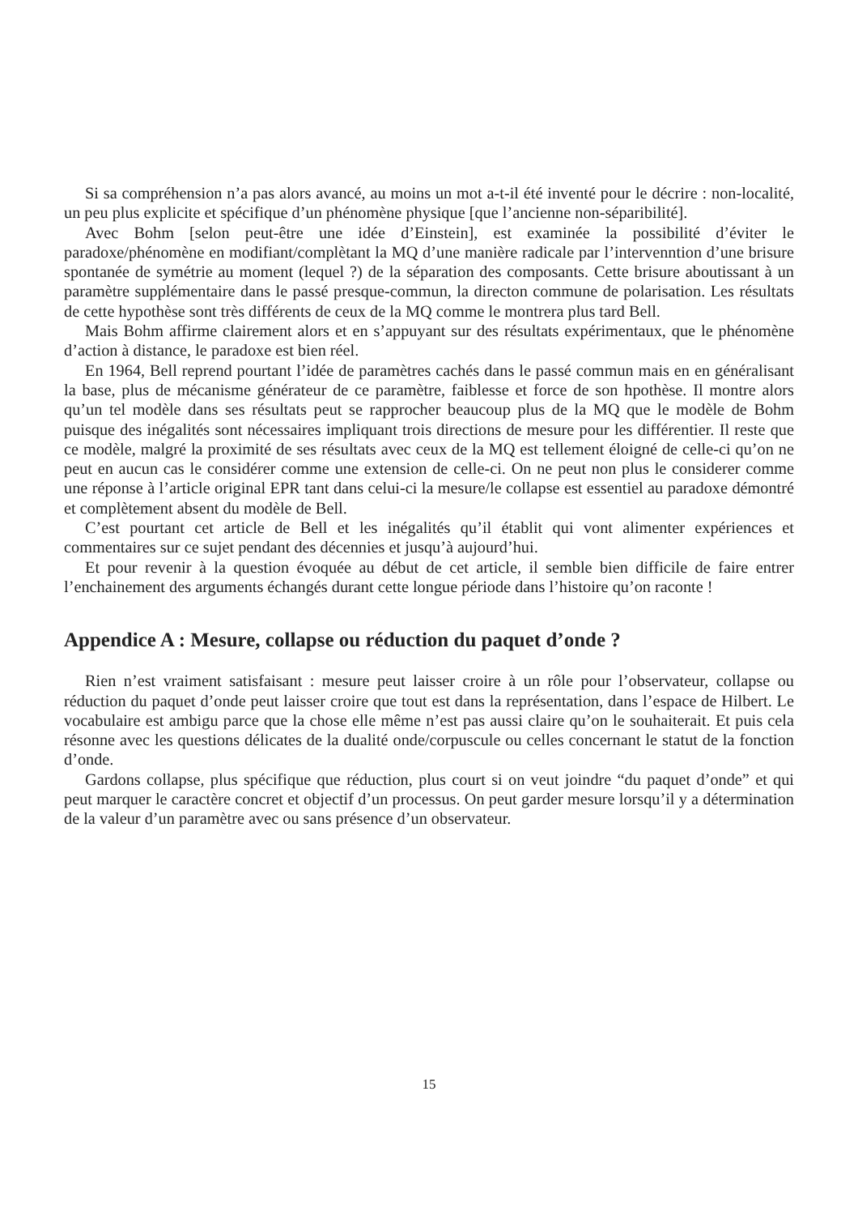Si sa compréhension n’a pas alors avancé, au moins un mot a-t-il été inventé pour le décrire : non-localité, un peu plus explicite et spécifique d’un phénomène physique [que l’ancienne non-séparibilité].
Avec Bohm [selon peut-être une idée d’Einstein], est examinée la possibilité d’éviter le paradoxe/phénomène en modifiant/complètant la MQ d’une manière radicale par l’intervenntion d’une brisure spontanée de symétrie au moment (lequel ?) de la séparation des composants. Cette brisure aboutissant à un paramètre supplémentaire dans le passé presque-commun, la directon commune de polarisation. Les résultats de cette hypothèse sont très différents de ceux de la MQ comme le montrera plus tard Bell.
Mais Bohm affirme clairement alors et en s’appuyant sur des résultats expérimentaux, que le phénomène d’action à distance, le paradoxe est bien réel.
En 1964, Bell reprend pourtant l’idée de paramètres cachés dans le passé commun mais en en généralisant la base, plus de mécanisme générateur de ce paramètre, faiblesse et force de son hpothèse. Il montre alors qu’un tel modèle dans ses résultats peut se rapprocher beaucoup plus de la MQ que le modèle de Bohm puisque des inégalités sont nécessaires impliquant trois directions de mesure pour les différentier. Il reste que ce modèle, malgré la proximité de ses résultats avec ceux de la MQ est tellement éloigné de celle-ci qu’on ne peut en aucun cas le considérer comme une extension de celle-ci. On ne peut non plus le considerer comme une réponse à l’article original EPR tant dans celui-ci la mesure/le collapse est essentiel au paradoxe démontré et complètement absent du modèle de Bell.
C’est pourtant cet article de Bell et les inégalités qu’il établit qui vont alimenter expériences et commentaires sur ce sujet pendant des décennies et jusqu’à aujourd’hui.
Et pour revenir à la question évoquée au début de cet article, il semble bien difficile de faire entrer l’enchainement des arguments échangés durant cette longue période dans l’histoire qu’on raconte !
Appendice A : Mesure, collapse ou réduction du paquet d’onde ?
Rien n’est vraiment satisfaisant : mesure peut laisser croire à un rôle pour l’observateur, collapse ou réduction du paquet d’onde peut laisser croire que tout est dans la représentation, dans l’espace de Hilbert. Le vocabulaire est ambigu parce que la chose elle même n’est pas aussi claire qu’on le souhaiterait. Et puis cela résonne avec les questions délicates de la dualité onde/corpuscule ou celles concernant le statut de la fonction d’onde.
Gardons collapse, plus spécifique que réduction, plus court si on veut joindre “du paquet d’onde” et qui peut marquer le caractère concret et objectif d’un processus. On peut garder mesure lorsqu’il y a détermination de la valeur d’un paramètre avec ou sans présence d’un observateur.
15